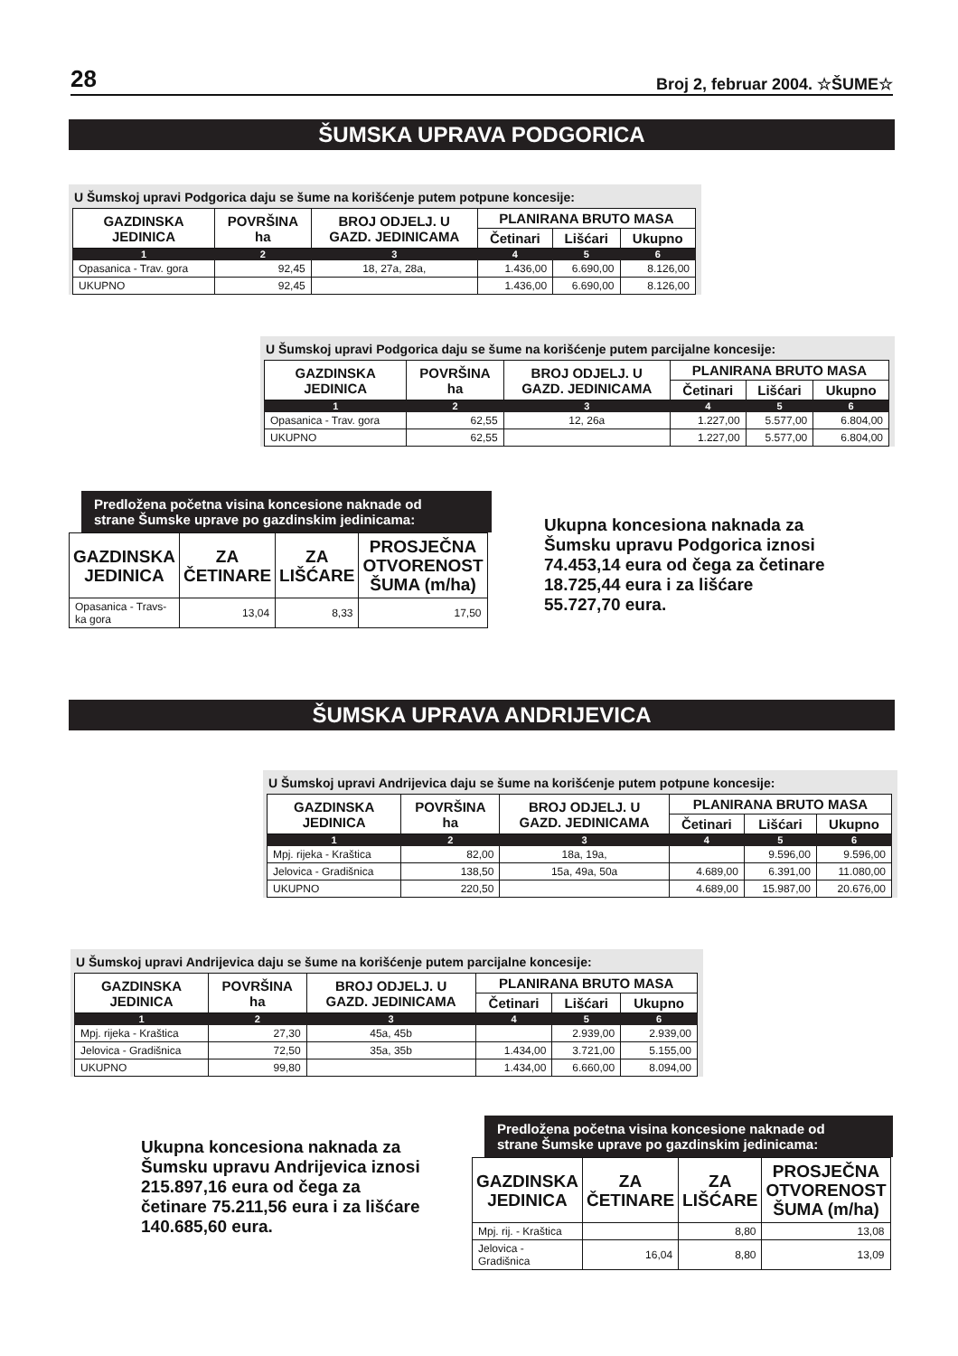28 Broj 2, februar 2004. ☆ŠUME☆
ŠUMSKA UPRAVA PODGORICA
U Šumskoj upravi Podgorica daju se šume na korišćenje putem potpune koncesije:
| GAZDINSKA JEDINICA | POVRŠINA ha | BROJ ODJELJ. U GAZD. JEDINICAMA | PLANIRANA BRUTO MASA | | |
| --- | --- | --- | --- | --- | --- |
| | | | Četinari | Lišćari | Ukupno |
| 1 | 2 | 3 | 4 | 5 | 6 |
| Opasanica - Trav. gora | 92,45 | 18, 27a, 28a, | 1.436,00 | 6.690,00 | 8.126,00 |
| UKUPNO | 92,45 | | 1.436,00 | 6.690,00 | 8.126,00 |
U Šumskoj upravi Podgorica daju se šume na korišćenje putem parcijalne koncesije:
| GAZDINSKA JEDINICA | POVRŠINA ha | BROJ ODJELJ. U GAZD. JEDINICAMA | PLANIRANA BRUTO MASA | | |
| --- | --- | --- | --- | --- | --- |
| | | | Četinari | Lišćari | Ukupno |
| 1 | 2 | 3 | 4 | 5 | 6 |
| Opasanica - Trav. gora | 62,55 | 12, 26a | 1.227,00 | 5.577,00 | 6.804,00 |
| UKUPNO | 62,55 | | 1.227,00 | 5.577,00 | 6.804,00 |
Predložena početna visina koncesione naknade od
strane Šumske uprave po gazdinskim jedinicama:
| GAZDINSKA JEDINICA | ZA ČETINARE | ZA LIŠĆARE | PROSJEČNA OTVORENOST ŠUMA (m/ha) |
| --- | --- | --- | --- |
| Opasanica - Travs- ka gora | 13,04 | 8,33 | 17,50 |
Ukupna koncesiona naknada za
Šumsku upravu Podgorica iznosi
74.453,14 eura od čega za četinare
18.725,44 eura i za lišćare
55.727,70 eura.
ŠUMSKA UPRAVA ANDRIJEVICA
U Šumskoj upravi Andrijevica daju se šume na korišćenje putem potpune koncesije:
| GAZDINSKA JEDINICA | POVRŠINA ha | BROJ ODJELJ. U GAZD. JEDINICAMA | PLANIRANA BRUTO MASA | | |
| --- | --- | --- | --- | --- | --- |
| | | | Četinari | Lišćari | Ukupno |
| 1 | 2 | 3 | 4 | 5 | 6 |
| Mpj. rijeka - Kraštica | 82,00 | 18a, 19a, | | 9.596,00 | 9.596,00 |
| Jelovica - Gradišnica | 138,50 | 15a, 49a, 50a | 4.689,00 | 6.391,00 | 11.080,00 |
| UKUPNO | 220,50 | | 4.689,00 | 15.987,00 | 20.676,00 |
U Šumskoj upravi Andrijevica daju se šume na korišćenje putem parcijalne koncesije:
| GAZDINSKA JEDINICA | POVRŠINA ha | BROJ ODJELJ. U GAZD. JEDINICAMA | PLANIRANA BRUTO MASA | | |
| --- | --- | --- | --- | --- | --- |
| | | | Četinari | Lišćari | Ukupno |
| 1 | 2 | 3 | 4 | 5 | 6 |
| Mpj. rijeka - Kraštica | 27,30 | 45a, 45b | | 2.939,00 | 2.939,00 |
| Jelovica - Gradišnica | 72,50 | 35a, 35b | 1.434,00 | 3.721,00 | 5.155,00 |
| UKUPNO | 99,80 | | 1.434,00 | 6.660,00 | 8.094,00 |
Ukupna koncesiona naknada za
Šumsku upravu Andrijevica iznosi
215.897,16 eura od čega za
četinare 75.211,56 eura i za lišćare
140.685,60 eura.
Predložena početna visina koncesione naknade od
strane Šumske uprave po gazdinskim jedinicama:
| GAZDINSKA JEDINICA | ZA ČETINARE | ZA LIŠĆARE | PROSJEČNA OTVORENOST ŠUMA (m/ha) |
| --- | --- | --- | --- |
| Mpj. rij. - Kraštica | | 8,80 | 13,08 |
| Jelovica - Gradišnica | 16,04 | 8,80 | 13,09 |